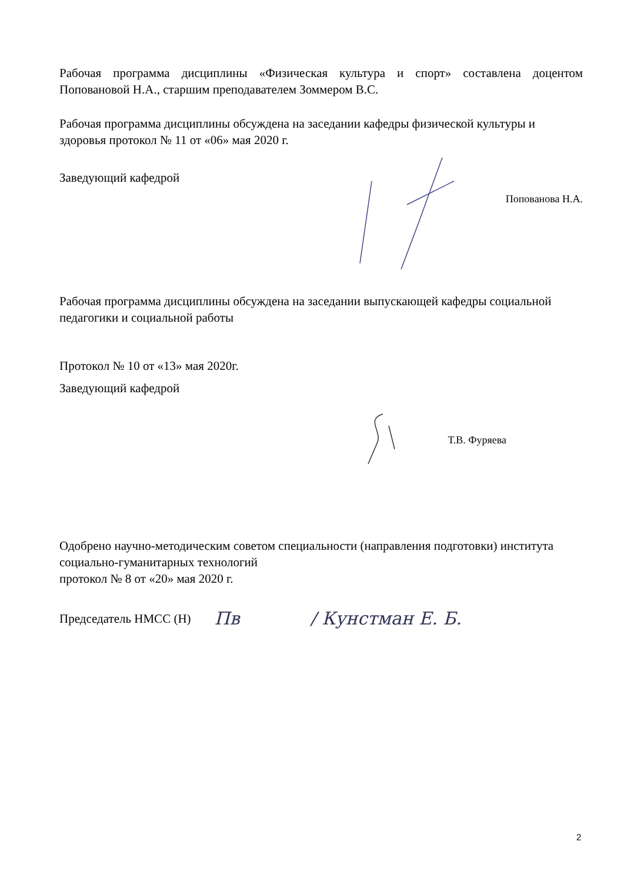Рабочая программа дисциплины «Физическая культура и спорт» составлена доцентом Поповановой Н.А., старшим преподавателем Зоммером В.С.
Рабочая программа дисциплины обсуждена на заседании кафедры физической культуры и здоровья протокол № 11 от «06» мая 2020 г.
Заведующий кафедрой
Попованова Н.А.
Рабочая программа дисциплины обсуждена на заседании выпускающей кафедры социальной педагогики и социальной работы
Протокол № 10 от «13» мая 2020г.
Заведующий кафедрой
Т.В. Фуряева
Одобрено научно-методическим советом специальности (направления подготовки) института социально-гуманитарных технологий
протокол № 8 от «20» мая 2020 г.
Председатель НМСС (Н)
Пв / Кунстман Е. Б.
2